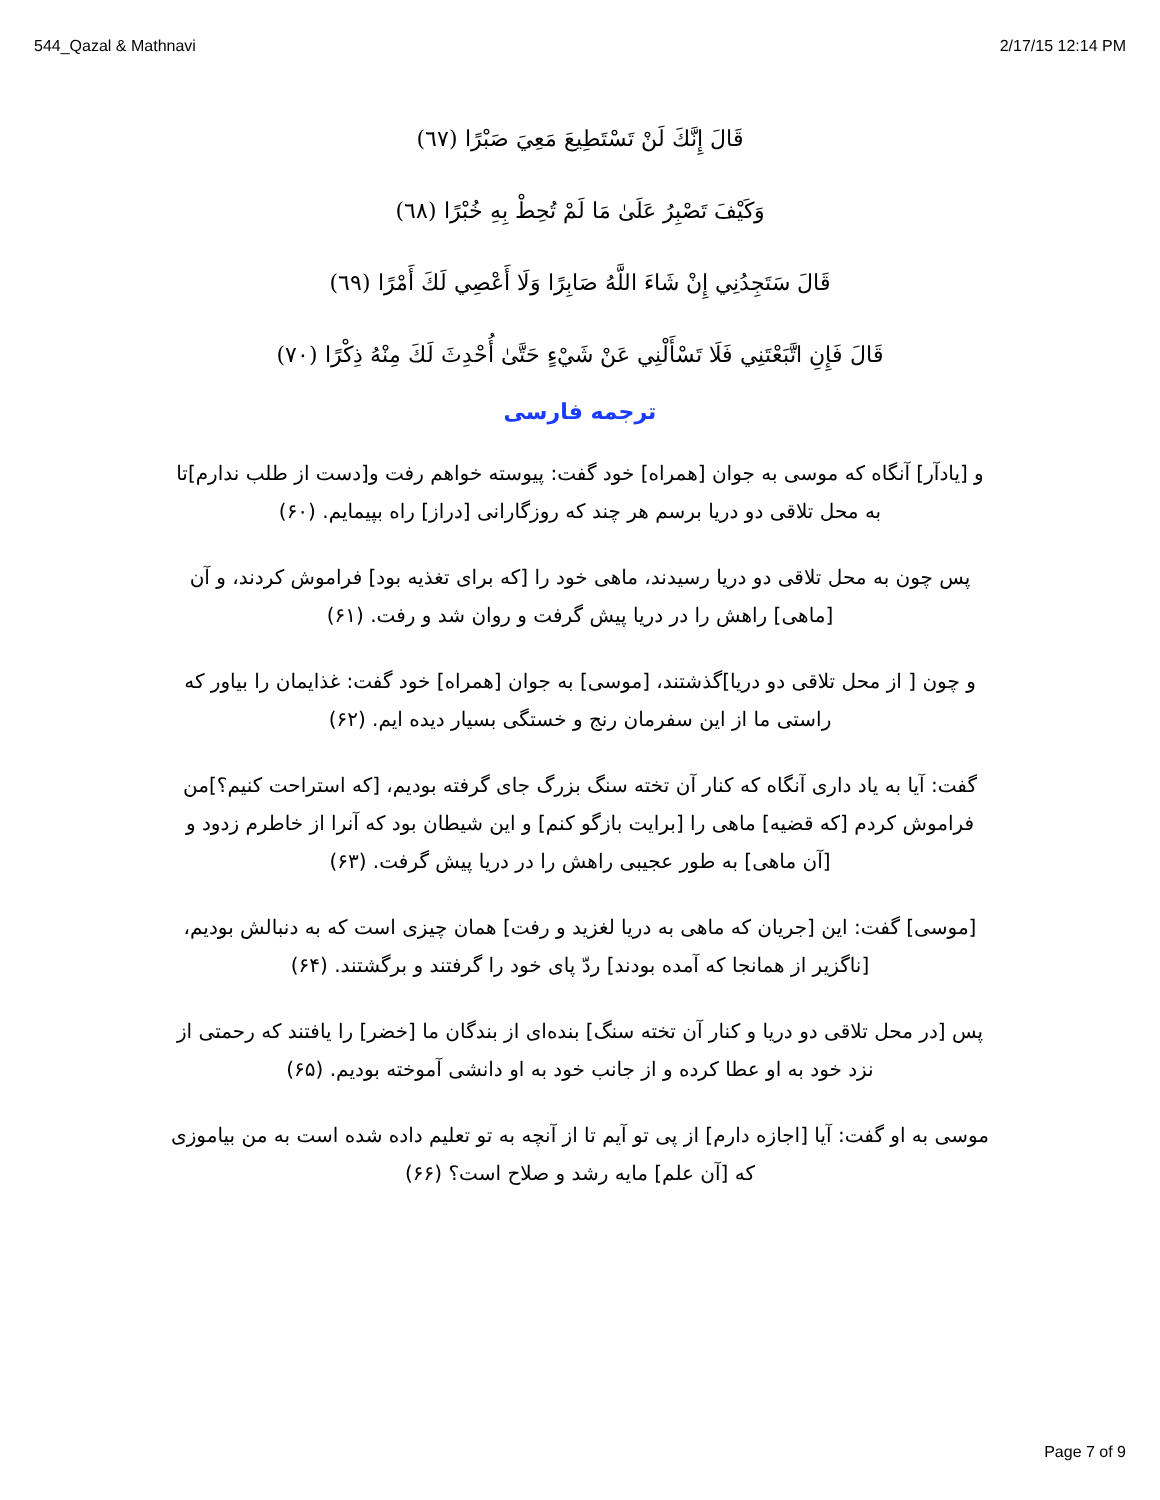544_Qazal & Mathnavi 2/17/15 12:14 PM
قَالَ إِنَّكَ لَنْ تَسْتَطِيعَ مَعِيَ صَبْرًا (٦٧)
وَكَيْفَ تَصْبِرُ عَلَىٰ مَا لَمْ تُحِطْ بِهِ خُبْرًا (٦٨)
قَالَ سَتَجِدُنِي إِنْ شَاءَ اللَّهُ صَابِرًا وَلَا أَعْصِي لَكَ أَمْرًا (٦٩)
قَالَ فَإِنِ اتَّبَعْتَنِي فَلَا تَسْأَلْنِي عَنْ شَيْءٍ حَتَّىٰ أُحْدِثَ لَكَ مِنْهُ ذِكْرًا (٧٠)
ترجمه فارسی
و [یادآر] آنگاه که موسی به جوان [همراه] خود گفت: پیوسته خواهم رفت و[دست از طلب ندارم]تا به محل تلاقی دو دریا برسم هر چند که روزگارانی [دراز] راه بپیمایم. (۶۰)
پس چون به محل تلاقی دو دریا رسیدند، ماهی خود را [که برای تغذیه بود] فراموش کردند، و آن [ماهی] راهش را در دریا پیش گرفت و روان شد و رفت. (۶۱)
و چون [ از محل تلاقی دو دریا]گذشتند، [موسی] به جوان [همراه] خود گفت: غذایمان را بیاور که راستی ما از این سفرمان رنج و خستگی بسیار دیده ایم. (۶۲)
گفت: آیا به یاد داری آنگاه که کنار آن تخته سنگ بزرگ جای گرفته بودیم، [که استراحت کنیم؟]من فراموش کردم [که قضیه] ماهی را [برایت بازگو کنم] و این شیطان بود که آنرا از خاطرم زدود و [آن ماهی] به طور عجیبی راهش را در دریا پیش گرفت. (۶۳)
[موسی] گفت: این [جریان که ماهی به دریا لغزید و رفت] همان چیزی است که به دنبالش بودیم، [ناگزیر از همانجا که آمده بودند] ردّ پای خود را گرفتند و برگشتند. (۶۴)
پس [در محل تلاقی دو دریا و کنار آن تخته سنگ] بنده‌ای از بندگان ما [خضر] را یافتند که رحمتی از نزد خود به او عطا کرده و از جانب خود به او دانشی آموخته بودیم. (۶۵)
موسی به او گفت: آیا [اجازه دارم] از پی تو آیم تا از آنچه به تو تعلیم داده شده است به من بیاموزی که [آن علم] مایه رشد و صلاح است؟ (۶۶)
Page 7 of 9